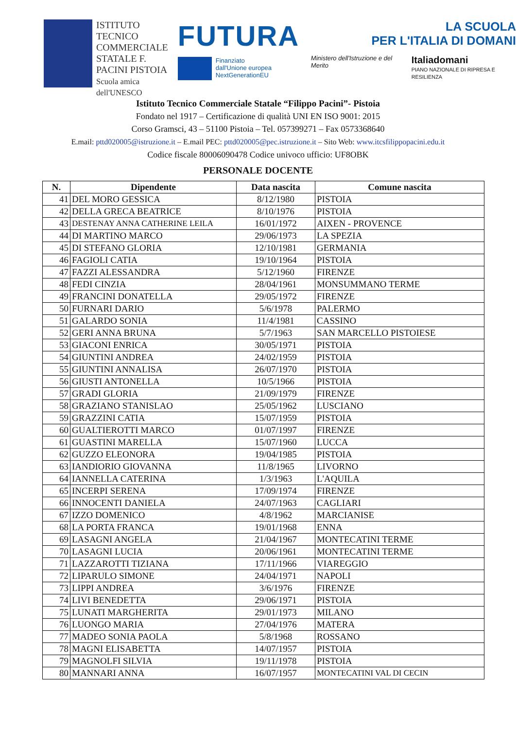ISTITUTO TECNICO COMMERCIALE STATALE F. PACINI PISTOIA
Scuola amica dell'UNESCO
FUTURA
Finanziato
dall'Unione europea
NextGenerationEU
LA SCUOLA
PER L'ITALIA DI DOMANI
Ministero dell'Istruzione e del Merito Italiadomani
PIANO NAZIONALE DI RIPRESA E RESILIENZA
Istituto Tecnico Commerciale Statale “Filippo Pacini”- Pistoia
Fondato nel 1917 – Certificazione di qualità UNI EN ISO 9001: 2015
Corso Gramsci, 43 – 51100 Pistoia – Tel. 057399271 – Fax 0573368640
E.mail: pttd020005@istruzione.it – E.mail PEC: pttd020005@pec.istruzione.it – Sito Web: www.itcsfilippopacini.edu.it
Codice fiscale 80006090478 Codice univoco ufficio: UF8OBK
PERSONALE DOCENTE
| N. | Dipendente | Data nascita | Comune nascita |
| --- | --- | --- | --- |
| 41 | DEL MORO GESSICA | 8/12/1980 | PISTOIA |
| 42 | DELLA GRECA BEATRICE | 8/10/1976 | PISTOIA |
| 43 | DESTENAY ANNA CATHERINE LEILA | 16/01/1972 | AIXEN - PROVENCE |
| 44 | DI MARTINO MARCO | 29/06/1973 | LA SPEZIA |
| 45 | DI STEFANO GLORIA | 12/10/1981 | GERMANIA |
| 46 | FAGIOLI CATIA | 19/10/1964 | PISTOIA |
| 47 | FAZZI ALESSANDRA | 5/12/1960 | FIRENZE |
| 48 | FEDI CINZIA | 28/04/1961 | MONSUMMANO TERME |
| 49 | FRANCINI DONATELLA | 29/05/1972 | FIRENZE |
| 50 | FURNARI DARIO | 5/6/1978 | PALERMO |
| 51 | GALARDO SONIA | 11/4/1981 | CASSINO |
| 52 | GERI ANNA BRUNA | 5/7/1963 | SAN MARCELLO PISTOIESE |
| 53 | GIACONI ENRICA | 30/05/1971 | PISTOIA |
| 54 | GIUNTINI ANDREA | 24/02/1959 | PISTOIA |
| 55 | GIUNTINI ANNALISA | 26/07/1970 | PISTOIA |
| 56 | GIUSTI ANTONELLA | 10/5/1966 | PISTOIA |
| 57 | GRADI GLORIA | 21/09/1979 | FIRENZE |
| 58 | GRAZIANO STANISLAO | 25/05/1962 | LUSCIANO |
| 59 | GRAZZINI CATIA | 15/07/1959 | PISTOIA |
| 60 | GUALTIEROTTI MARCO | 01/07/1997 | FIRENZE |
| 61 | GUASTINI MARELLA | 15/07/1960 | LUCCA |
| 62 | GUZZO ELEONORA | 19/04/1985 | PISTOIA |
| 63 | IANDIORIO GIOVANNA | 11/8/1965 | LIVORNO |
| 64 | IANNELLA CATERINA | 1/3/1963 | L'AQUILA |
| 65 | INCERPI SERENA | 17/09/1974 | FIRENZE |
| 66 | INNOCENTI DANIELA | 24/07/1963 | CAGLIARI |
| 67 | IZZO DOMENICO | 4/8/1962 | MARCIANISE |
| 68 | LA PORTA FRANCA | 19/01/1968 | ENNA |
| 69 | LASAGNI ANGELA | 21/04/1967 | MONTECATINI TERME |
| 70 | LASAGNI LUCIA | 20/06/1961 | MONTECATINI TERME |
| 71 | LAZZAROTTI TIZIANA | 17/11/1966 | VIAREGGIO |
| 72 | LIPARULO SIMONE | 24/04/1971 | NAPOLI |
| 73 | LIPPI ANDREA | 3/6/1976 | FIRENZE |
| 74 | LIVI BENEDETTA | 29/06/1971 | PISTOIA |
| 75 | LUNATI MARGHERITA | 29/01/1973 | MILANO |
| 76 | LUONGO MARIA | 27/04/1976 | MATERA |
| 77 | MADEO SONIA PAOLA | 5/8/1968 | ROSSANO |
| 78 | MAGNI ELISABETTA | 14/07/1957 | PISTOIA |
| 79 | MAGNOLFI SILVIA | 19/11/1978 | PISTOIA |
| 80 | MANNARI ANNA | 16/07/1957 | MONTECATINI VAL DI CECIN |